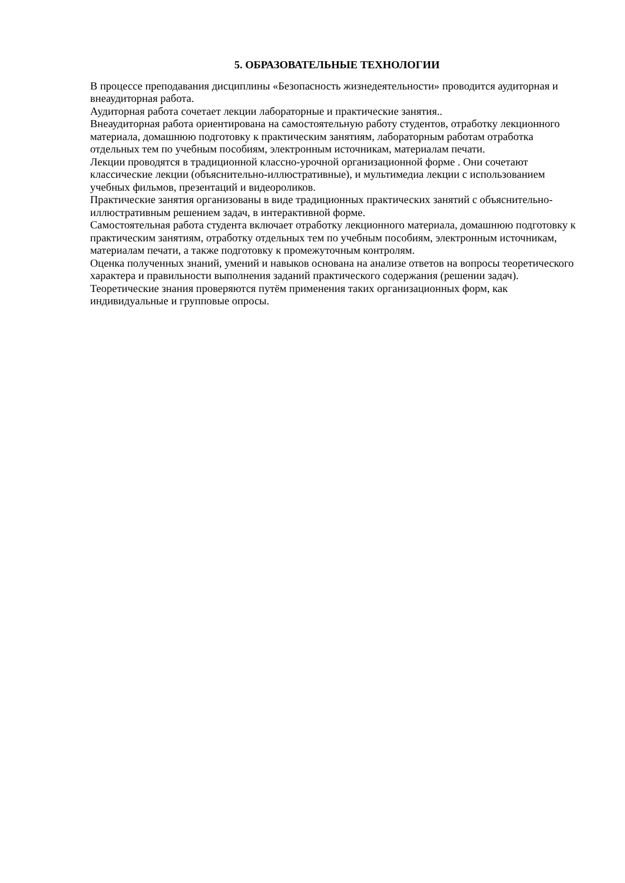5. ОБРАЗОВАТЕЛЬНЫЕ ТЕХНОЛОГИИ
В процессе преподавания дисциплины «Безопасность жизнедеятельности» проводится аудиторная и внеаудиторная работа.
Аудиторная работа сочетает лекции лабораторные и практические занятия..
Внеаудиторная работа ориентирована на самостоятельную работу студентов, отработку лекционного материала, домашнюю подготовку к практическим занятиям, лабораторным работам отработка отдельных тем по учебным пособиям, электронным источникам, материалам печати.
Лекции проводятся в традиционной классно-урочной организационной форме . Они сочетают классические лекции (объяснительно-иллюстративные), и мультимедиа лекции с использованием учебных фильмов, презентаций и видеороликов.
Практические занятия организованы в виде традиционных практических занятий с объяснительно-иллюстративным решением задач, в интерактивной форме.
Самостоятельная работа студента включает отработку лекционного материала, домашнюю подготовку к практическим занятиям, отработку отдельных тем по учебным пособиям, электронным источникам, материалам печати, а также подготовку к промежуточным контролям.
Оценка полученных знаний, умений и навыков основана на анализе ответов на вопросы теоретического характера и правильности выполнения заданий практического содержания (решении задач). Теоретические знания проверяются путём применения таких организационных форм, как индивидуальные и групповые опросы.